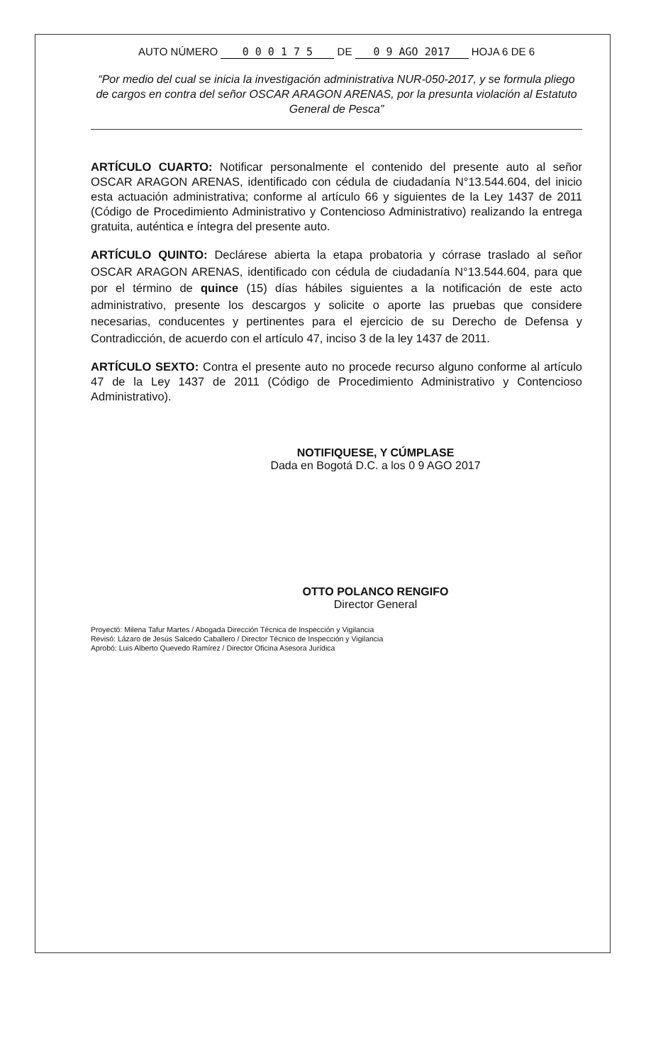AUTO NÚMERO 0 0 0 1 7 5 DE 0 9 AGO 2017 HOJA 6 DE 6
“Por medio del cual se inicia la investigación administrativa NUR-050-2017, y se formula pliego de cargos en contra del señor OSCAR ARAGON ARENAS, por la presunta violación al Estatuto General de Pesca”
ARTÍCULO CUARTO: Notificar personalmente el contenido del presente auto al señor OSCAR ARAGON ARENAS, identificado con cédula de ciudadanía N°13.544.604, del inicio esta actuación administrativa; conforme al artículo 66 y siguientes de la Ley 1437 de 2011 (Código de Procedimiento Administrativo y Contencioso Administrativo) realizando la entrega gratuita, auténtica e íntegra del presente auto.
ARTÍCULO QUINTO: Declárese abierta la etapa probatoria y córrase traslado al señor OSCAR ARAGON ARENAS, identificado con cédula de ciudadanía N°13.544.604, para que por el término de quince (15) días hábiles siguientes a la notificación de este acto administrativo, presente los descargos y solicite o aporte las pruebas que considere necesarias, conducentes y pertinentes para el ejercicio de su Derecho de Defensa y Contradicción, de acuerdo con el artículo 47, inciso 3 de la ley 1437 de 2011.
ARTÍCULO SEXTO: Contra el presente auto no procede recurso alguno conforme al artículo 47 de la Ley 1437 de 2011 (Código de Procedimiento Administrativo y Contencioso Administrativo).
NOTIFIQUESE, Y CÚMPLASE
Dada en Bogotá D.C. a los 0 9 AGO 2017
OTTO POLANCO RENGIFO
Director General
Proyectó: Milena Tafur Martes / Abogada Dirección Técnica de Inspección y Vigilancia
Revisó: Lázaro de Jesús Salcedo Caballero / Director Técnico de Inspección y Vigilancia
Aprobó: Luis Alberto Quevedo Ramírez / Director Oficina Asesora Jurídica